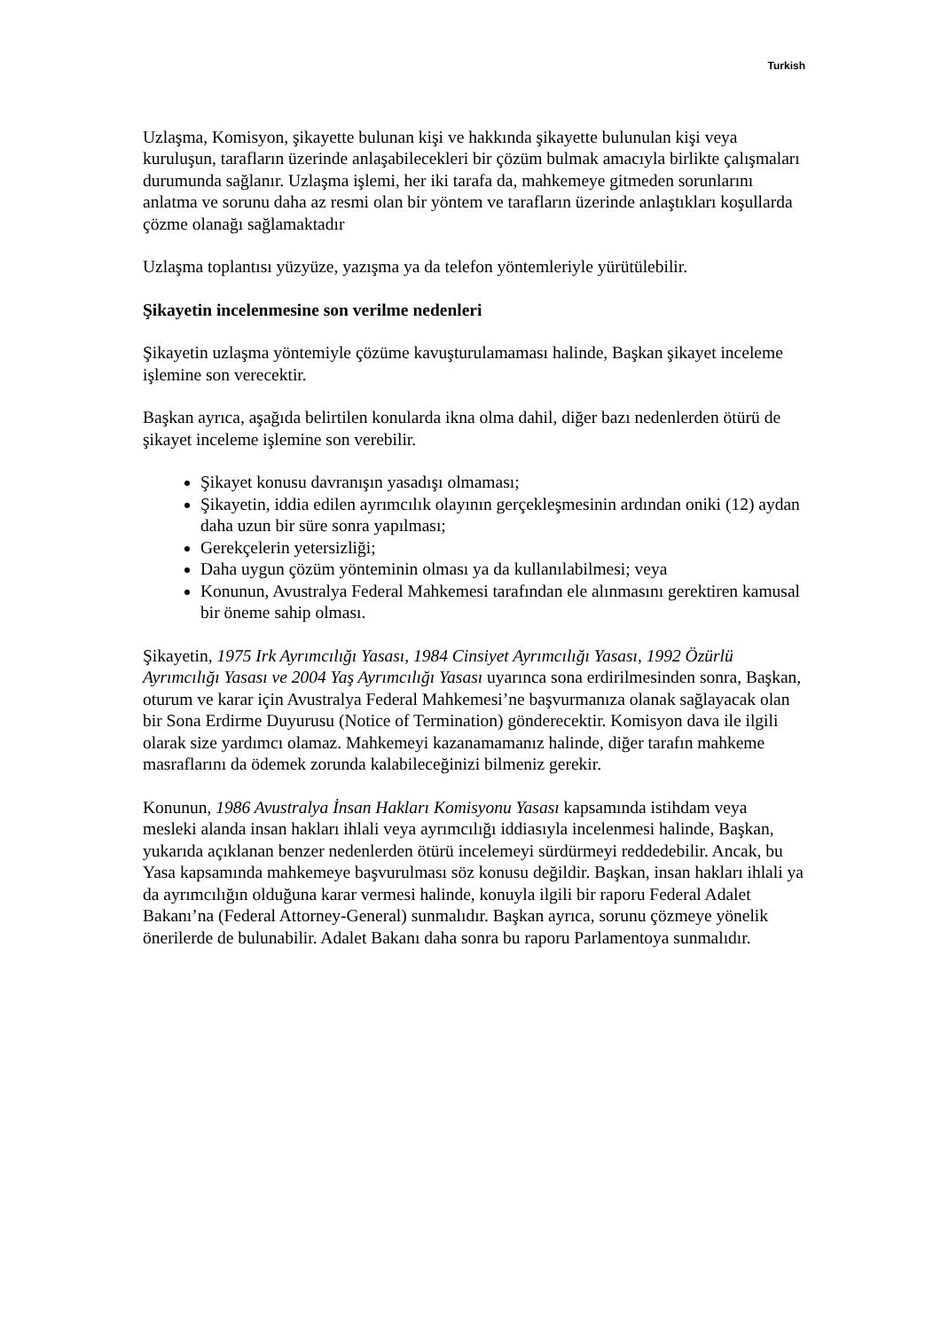Turkish
Uzlaşma, Komisyon, şikayette bulunan kişi ve hakkında şikayette bulunulan kişi veya kuruluşun, tarafların üzerinde anlaşabilecekleri bir çözüm bulmak amacıyla birlikte çalışmaları durumunda sağlanır. Uzlaşma işlemi, her iki tarafa da, mahkemeye gitmeden sorunlarını anlatma ve sorunu daha az resmi olan bir yöntem ve tarafların üzerinde anlaştıkları koşullarda çözme olanağı sağlamaktadır
Uzlaşma toplantısı yüzyüze, yazışma ya da telefon yöntemleriyle yürütülebilir.
Şikayetin incelenmesine son verilme nedenleri
Şikayetin uzlaşma yöntemiyle çözüme kavuşturulamaması halinde, Başkan şikayet inceleme işlemine son verecektir.
Başkan ayrıca, aşağıda belirtilen konularda ikna olma dahil, diğer bazı nedenlerden ötürü de şikayet inceleme işlemine son verebilir.
Şikayet konusu davranışın yasadışı olmaması;
Şikayetin, iddia edilen ayrımcılık olayının gerçekleşmesinin ardından oniki (12) aydan daha uzun bir süre sonra yapılması;
Gerekçelerin yetersizliği;
Daha uygun çözüm yönteminin olması ya da kullanılabilmesi; veya
Konunun, Avustralya Federal Mahkemesi tarafından ele alınmasını gerektiren kamusal bir öneme sahip olması.
Şikayetin, 1975 Irk Ayrımcılığı Yasası, 1984 Cinsiyet Ayrımcılığı Yasası, 1992 Özürlü Ayrımcılığı Yasası ve 2004 Yaş Ayrımcılığı Yasası uyarınca sona erdirilmesinden sonra, Başkan, oturum ve karar için Avustralya Federal Mahkemesi’ne başvurmanıza olanak sağlayacak olan bir Sona Erdirme Duyurusu (Notice of Termination) gönderecektir. Komisyon dava ile ilgili olarak size yardımcı olamaz. Mahkemeyi kazanamamanız halinde, diğer tarafın mahkeme masraflarını da ödemek zorunda kalabileceğinizi bilmeniz gerekir.
Konunun, 1986 Avustralya İnsan Hakları Komisyonu Yasası kapsamında istihdam veya mesleki alanda insan hakları ihlali veya ayrımcılığı iddiasıyla incelenmesi halinde, Başkan, yukarıda açıklanan benzer nedenlerden ötürü incelemeyi sürdürmeyi reddedebilir. Ancak, bu Yasa kapsamında mahkemeye başvurulması söz konusu değildir. Başkan, insan hakları ihlali ya da ayrımcılığın olduğuna karar vermesi halinde, konuyla ilgili bir raporu Federal Adalet Bakanı’na (Federal Attorney-General) sunmalıdır. Başkan ayrıca, sorunu çözmeye yönelik önerilerde de bulunabilir. Adalet Bakanı daha sonra bu raporu Parlamentoya sunmalıdır.